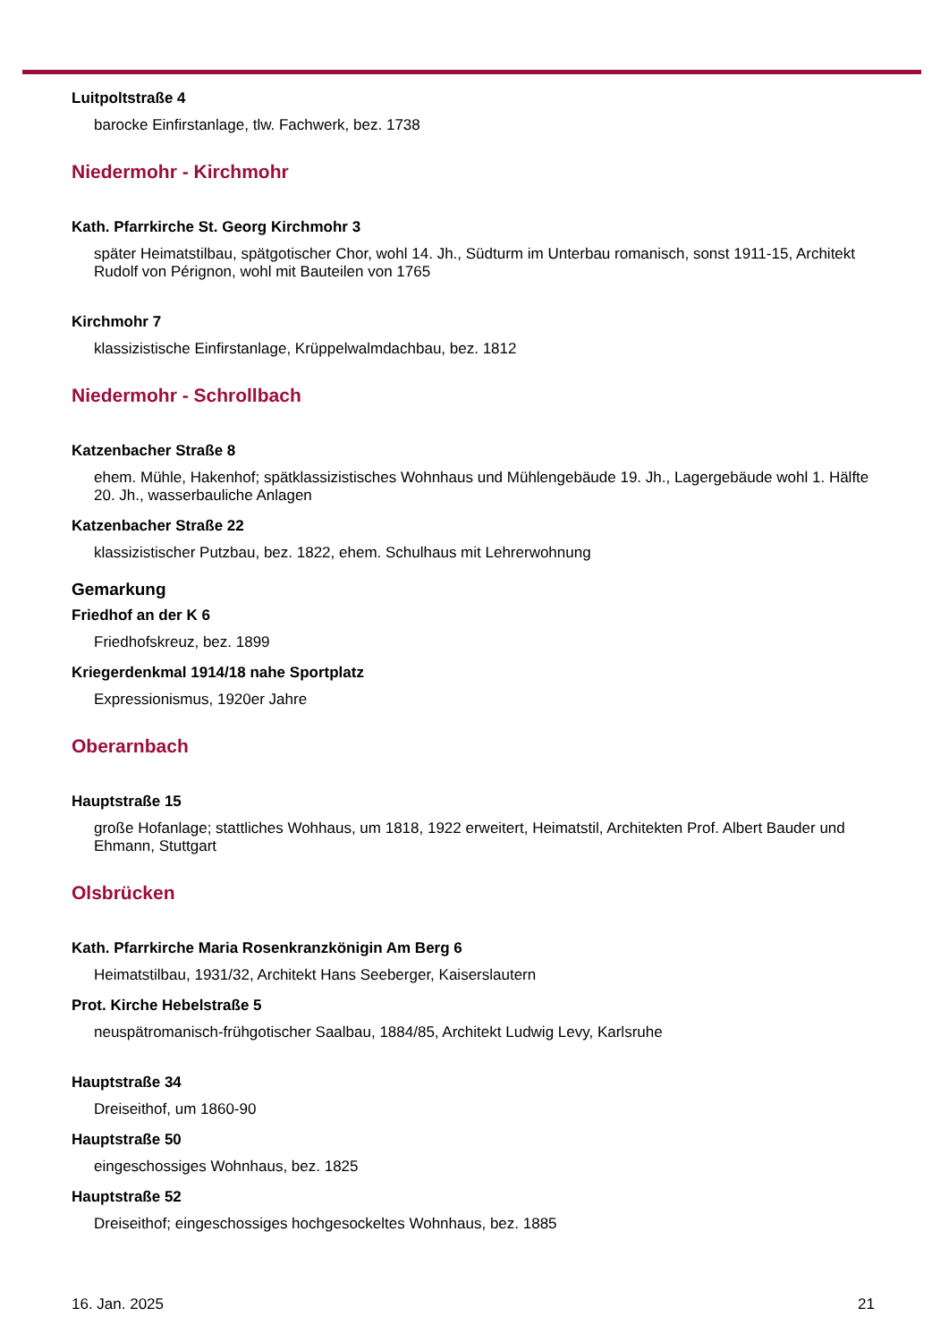Luitpoltstraße 4
barocke Einfirstanlage, tlw. Fachwerk, bez. 1738
Niedermohr - Kirchmohr
Kath. Pfarrkirche St. Georg Kirchmohr 3
später Heimatstilbau, spätgotischer Chor, wohl 14. Jh., Südturm im Unterbau romanisch, sonst 1911-15, Architekt Rudolf von Pérignon, wohl mit Bauteilen von 1765
Kirchmohr 7
klassizistische Einfirstanlage, Krüppelwalmdachbau, bez. 1812
Niedermohr - Schrollbach
Katzenbacher Straße 8
ehem. Mühle, Hakenhof; spätklassizistisches Wohnhaus und Mühlengebäude 19. Jh., Lagergebäude wohl 1. Hälfte 20. Jh., wasserbauliche Anlagen
Katzenbacher Straße 22
klassizistischer Putzbau, bez. 1822, ehem. Schulhaus mit Lehrerwohnung
Gemarkung
Friedhof an der K 6
Friedhofskreuz, bez. 1899
Kriegerdenkmal 1914/18 nahe Sportplatz
Expressionismus, 1920er Jahre
Oberarnbach
Hauptstraße 15
große Hofanlage; stattliches Wohhaus, um 1818, 1922 erweitert, Heimatstil, Architekten Prof. Albert Bauder und Ehmann, Stuttgart
Olsbrücken
Kath. Pfarrkirche Maria Rosenkranzkönigin Am Berg 6
Heimatstilbau, 1931/32, Architekt Hans Seeberger, Kaiserslautern
Prot. Kirche Hebelstraße 5
neuspätromanisch-frühgotischer Saalbau, 1884/85, Architekt Ludwig Levy, Karlsruhe
Hauptstraße 34
Dreiseithof, um 1860-90
Hauptstraße 50
eingeschossiges Wohnhaus, bez. 1825
Hauptstraße 52
Dreiseithof; eingeschossiges hochgesockeltes Wohnhaus, bez. 1885
16. Jan. 2025 21